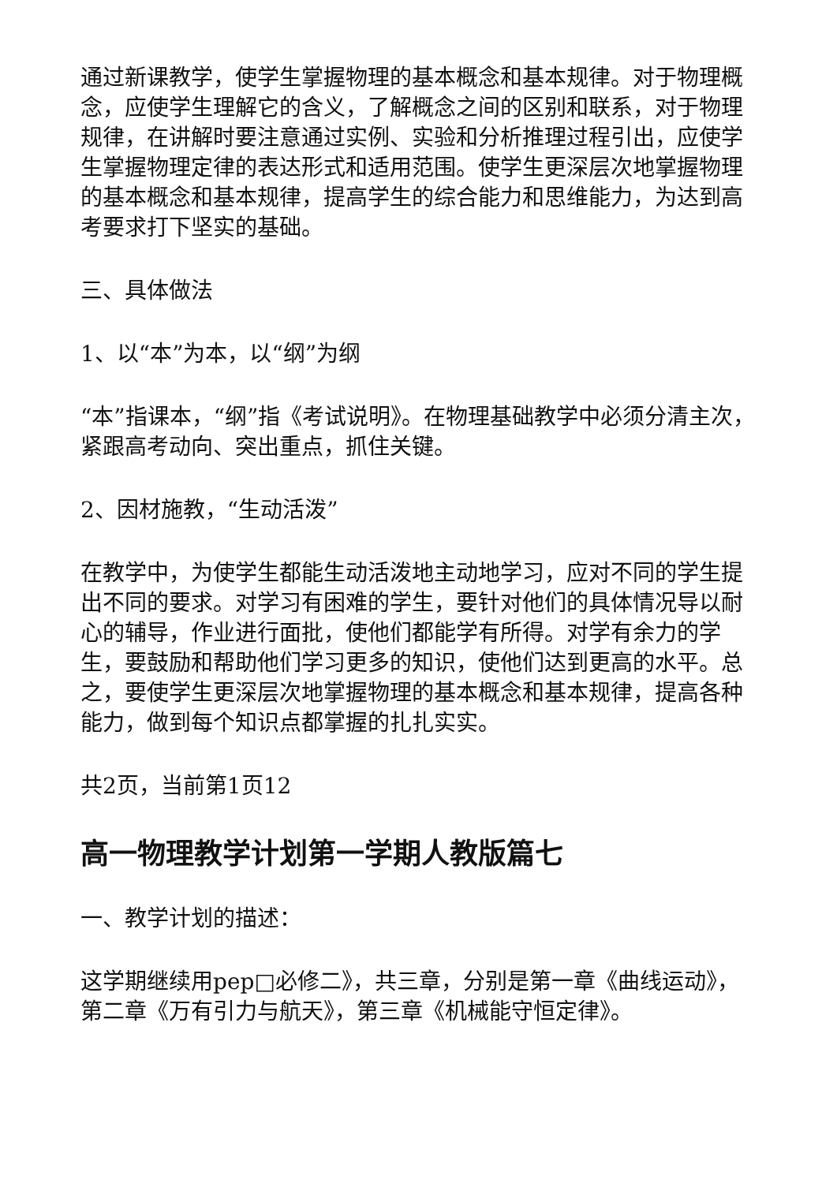通过新课教学，使学生掌握物理的基本概念和基本规律。对于物理概念，应使学生理解它的含义，了解概念之间的区别和联系，对于物理规律，在讲解时要注意通过实例、实验和分析推理过程引出，应使学生掌握物理定律的表达形式和适用范围。使学生更深层次地掌握物理的基本概念和基本规律，提高学生的综合能力和思维能力，为达到高考要求打下坚实的基础。
三、具体做法
1、以“本”为本，以“纲”为纲
“本”指课本，“纲”指《考试说明》。在物理基础教学中必须分清主次，紧跟高考动向、突出重点，抓住关键。
2、因材施教，“生动活泼”
在教学中，为使学生都能生动活泼地主动地学习，应对不同的学生提出不同的要求。对学习有困难的学生，要针对他们的具体情况导以耐心的辅导，作业进行面批，使他们都能学有所得。对学有余力的学生，要鼓励和帮助他们学习更多的知识，使他们达到更高的水平。总之，要使学生更深层次地掌握物理的基本概念和基本规律，提高各种能力，做到每个知识点都掌握的扎扎实实。
共2页，当前第1页12
高一物理教学计划第一学期人教版篇七
一、教学计划的描述：
这学期继续用pep□必修二》，共三章，分别是第一章《曲线运动》，第二章《万有引力与航天》，第三章《机械能守恒定律》。